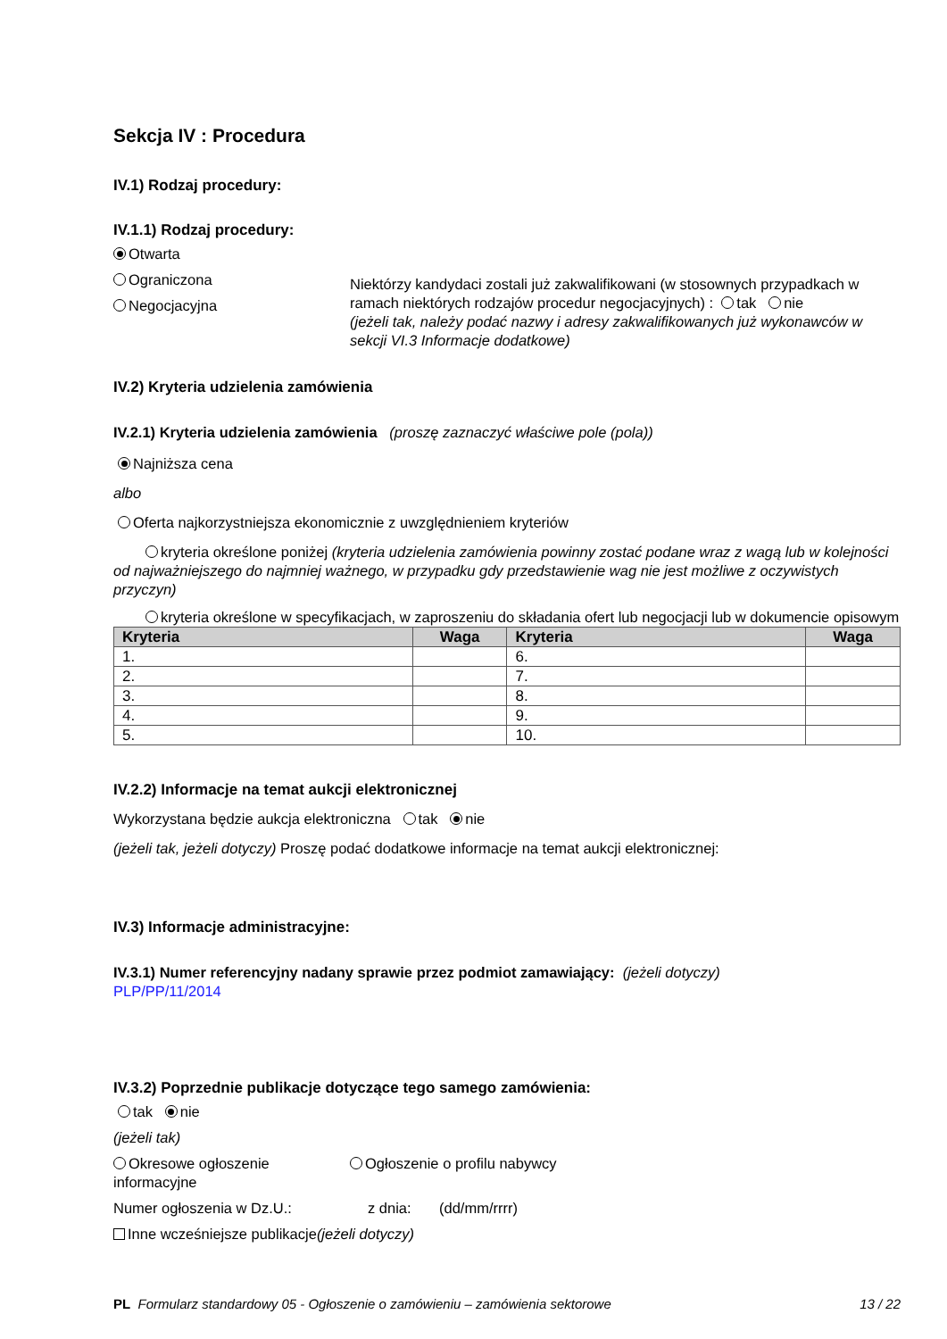Sekcja IV : Procedura
IV.1) Rodzaj procedury:
IV.1.1) Rodzaj procedury:
Otwarta
Ograniczona
Negocjacyjna
Niektórzy kandydaci zostali już zakwalifikowani (w stosownych przypadkach w ramach niektórych rodzajów procedur negocjacyjnych) : tak nie
(jeżeli tak, należy podać nazwy i adresy zakwalifikowanych już wykonawców w sekcji VI.3 Informacje dodatkowe)
IV.2) Kryteria udzielenia zamówienia
IV.2.1) Kryteria udzielenia zamówienia (proszę zaznaczyć właściwe pole (pola))
Najniższa cena
albo
Oferta najkorzystniejsza ekonomicznie z uwzględnieniem kryteriów
kryteria określone poniżej (kryteria udzielenia zamówienia powinny zostać podane wraz z wagą lub w kolejności od najważniejszego do najmniej ważnego, w przypadku gdy przedstawienie wag nie jest możliwe z oczywistych przyczyn)
kryteria określone w specyfikacjach, w zaproszeniu do składania ofert lub negocjacji lub w dokumencie opisowym
| Kryteria | Waga | Kryteria | Waga |
| --- | --- | --- | --- |
| 1. | | 6. | |
| 2. | | 7. | |
| 3. | | 8. | |
| 4. | | 9. | |
| 5. | | 10. | |
IV.2.2) Informacje na temat aukcji elektronicznej
Wykorzystana będzie aukcja elektroniczna tak nie
(jeżeli tak, jeżeli dotyczy) Proszę podać dodatkowe informacje na temat aukcji elektronicznej:
IV.3) Informacje administracyjne:
IV.3.1) Numer referencyjny nadany sprawie przez podmiot zamawiający: (jeżeli dotyczy)
PLP/PP/11/2014
IV.3.2) Poprzednie publikacje dotyczące tego samego zamówienia:
tak nie
(jeżeli tak)
Okresowe ogłoszenie informacyjne
Ogłoszenie o profilu nabywcy
Numer ogłoszenia w Dz.U.: z dnia: (dd/mm/rrrr)
Inne wcześniejsze publikacje(jeżeli dotyczy)
PL Formularz standardowy 05 - Ogłoszenie o zamówieniu – zamówienia sektorowe 13 / 22